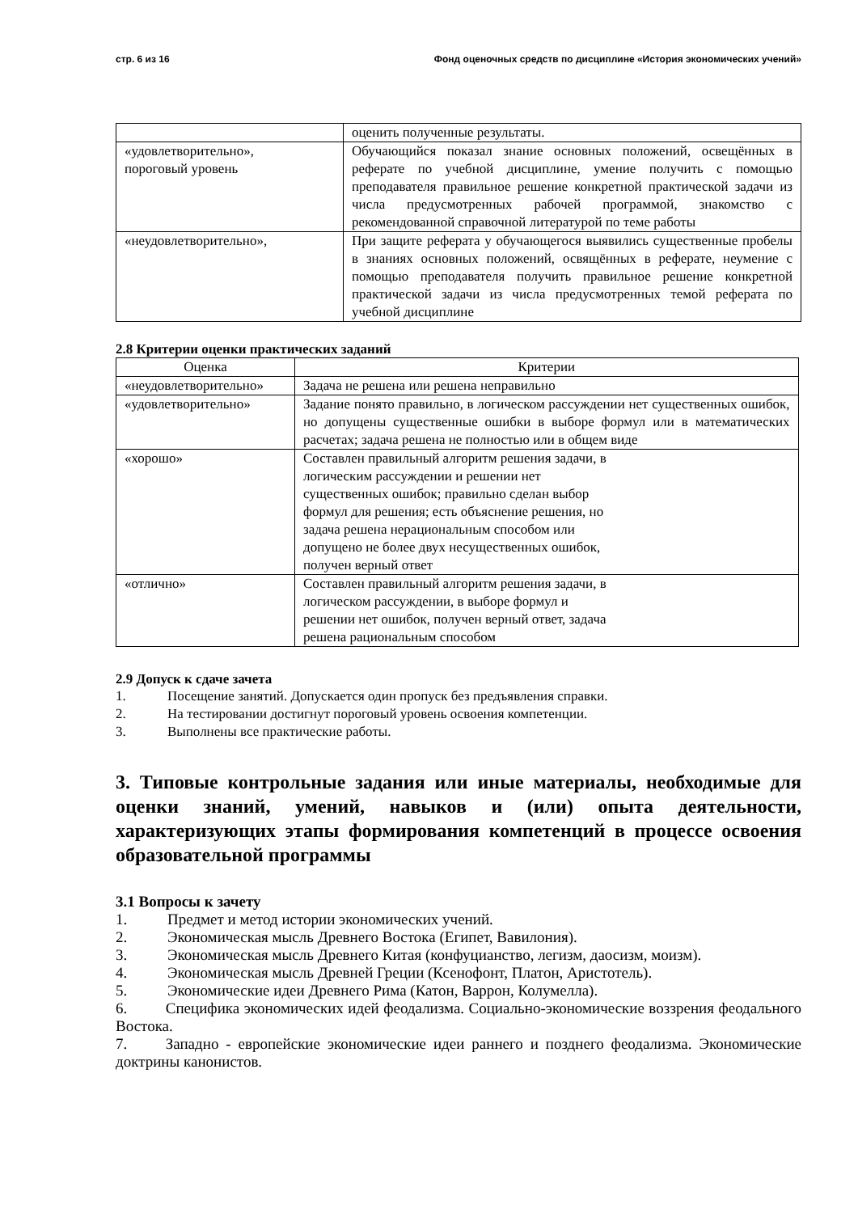стр. 6 из 16 Фонд оценочных средств по дисциплине «История экономических учений»
| | оценить полученные результаты. |
| «удовлетворительно», пороговый уровень | Обучающийся показал знание основных положений, освещённых в реферате по учебной дисциплине, умение получить с помощью преподавателя правильное решение конкретной практической задачи из числа предусмотренных рабочей программой, знакомство с рекомендованной справочной литературой по теме работы |
| «неудовлетворительно», | При защите реферата у обучающегося выявились существенные пробелы в знаниях основных положений, освящённых в реферате, неумение с помощью преподавателя получить правильное решение конкретной практической задачи из числа предусмотренных темой реферата по учебной дисциплине |
2.8 Критерии оценки практических заданий
| Оценка | Критерии |
| --- | --- |
| «неудовлетворительно» | Задача не решена или решена неправильно |
| «удовлетворительно» | Задание понято правильно, в логическом рассуждении нет существенных ошибок, но допущены существенные ошибки в выборе формул или в математических расчетах; задача решена не полностью или в общем виде |
| «хорошо» | Составлен правильный алгоритм решения задачи, в логическим рассуждении и решении нет существенных ошибок; правильно сделан выбор формул для решения; есть объяснение решения, но задача решена нерациональным способом или допущено не более двух несущественных ошибок, получен верный ответ |
| «отлично» | Составлен правильный алгоритм решения задачи, в логическом рассуждении, в выборе формул и решении нет ошибок, получен верный ответ, задача решена рациональным способом |
2.9 Допуск к сдаче зачета
1. Посещение занятий. Допускается один пропуск без предъявления справки.
2. На тестировании достигнут пороговый уровень освоения компетенции.
3. Выполнены все практические работы.
3. Типовые контрольные задания или иные материалы, необходимые для оценки знаний, умений, навыков и (или) опыта деятельности, характеризующих этапы формирования компетенций в процессе освоения образовательной программы
3.1 Вопросы к зачету
1. Предмет и метод истории экономических учений.
2. Экономическая мысль Древнего Востока (Египет, Вавилония).
3. Экономическая мысль Древнего Китая (конфуцианство, легизм, даосизм, моизм).
4. Экономическая мысль Древней Греции (Ксенофонт, Платон, Аристотель).
5. Экономические идеи Древнего Рима (Катон, Варрон, Колумелла).
6.   Специфика экономических идей феодализма. Социально-экономические воззрения феодального Востока.
7.   Западно - европейские экономические идеи раннего и позднего феодализма. Экономические доктрины канонистов.